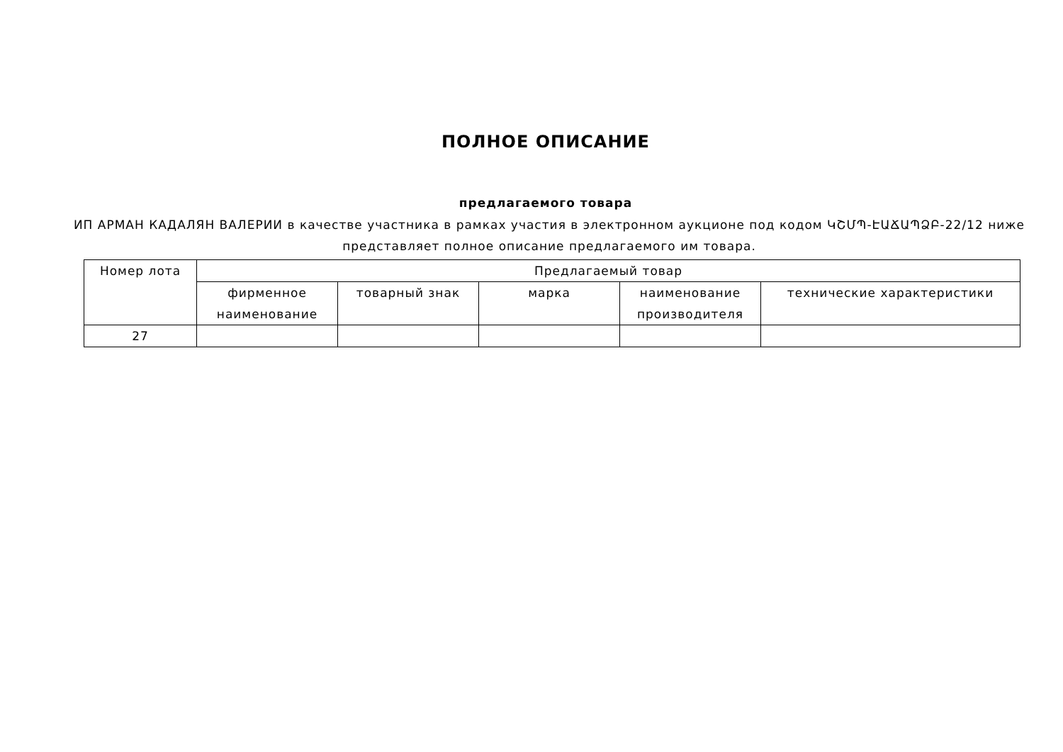ПОЛНОЕ ОПИСАНИЕ
предлагаемого товара
ИП АРМАН КАДАЛЯН ВАЛЕРИИ в качестве участника в рамках участия в электронном аукционе под кодом ԿՇՄՊ-ԷԱՃԱՊՁԲ-22/12 ниже представляет полное описание предлагаемого им товара.
| Номер лота | Предлагаемый товар | | | | |
| --- | --- | --- | --- | --- | --- |
| | фирменное наименование | товарный знак | марка | наименование производителя | технические характеристики |
| 27 | | | | | |